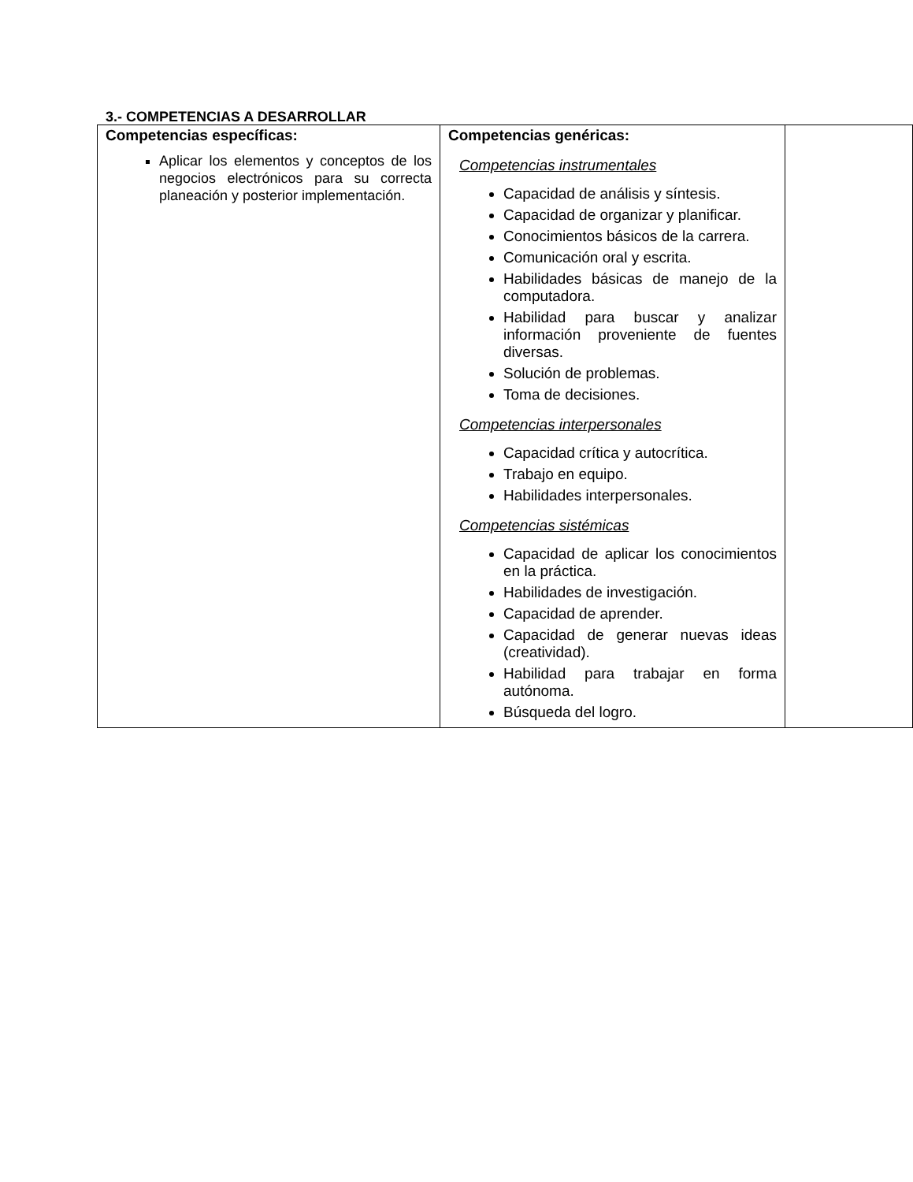3.- COMPETENCIAS A DESARROLLAR
| Competencias específicas: Aplicar los elementos y conceptos de los negocios electrónicos para su correcta planeación y posterior implementación. | Competencias genéricas: Competencias instrumentales Capacidad de análisis y síntesis. Capacidad de organizar y planificar. Conocimientos básicos de la carrera. Comunicación oral y escrita. Habilidades básicas de manejo de la computadora. Habilidad para buscar y analizar información proveniente de fuentes diversas. Solución de problemas. Toma de decisiones. Competencias interpersonales Capacidad crítica y autocrítica. Trabajo en equipo. Habilidades interpersonales. Competencias sistémicas Capacidad de aplicar los conocimientos en la práctica. Habilidades de investigación. Capacidad de aprender. Capacidad de generar nuevas ideas (creatividad). Habilidad para trabajar en forma autónoma. Búsqueda del logro. | |